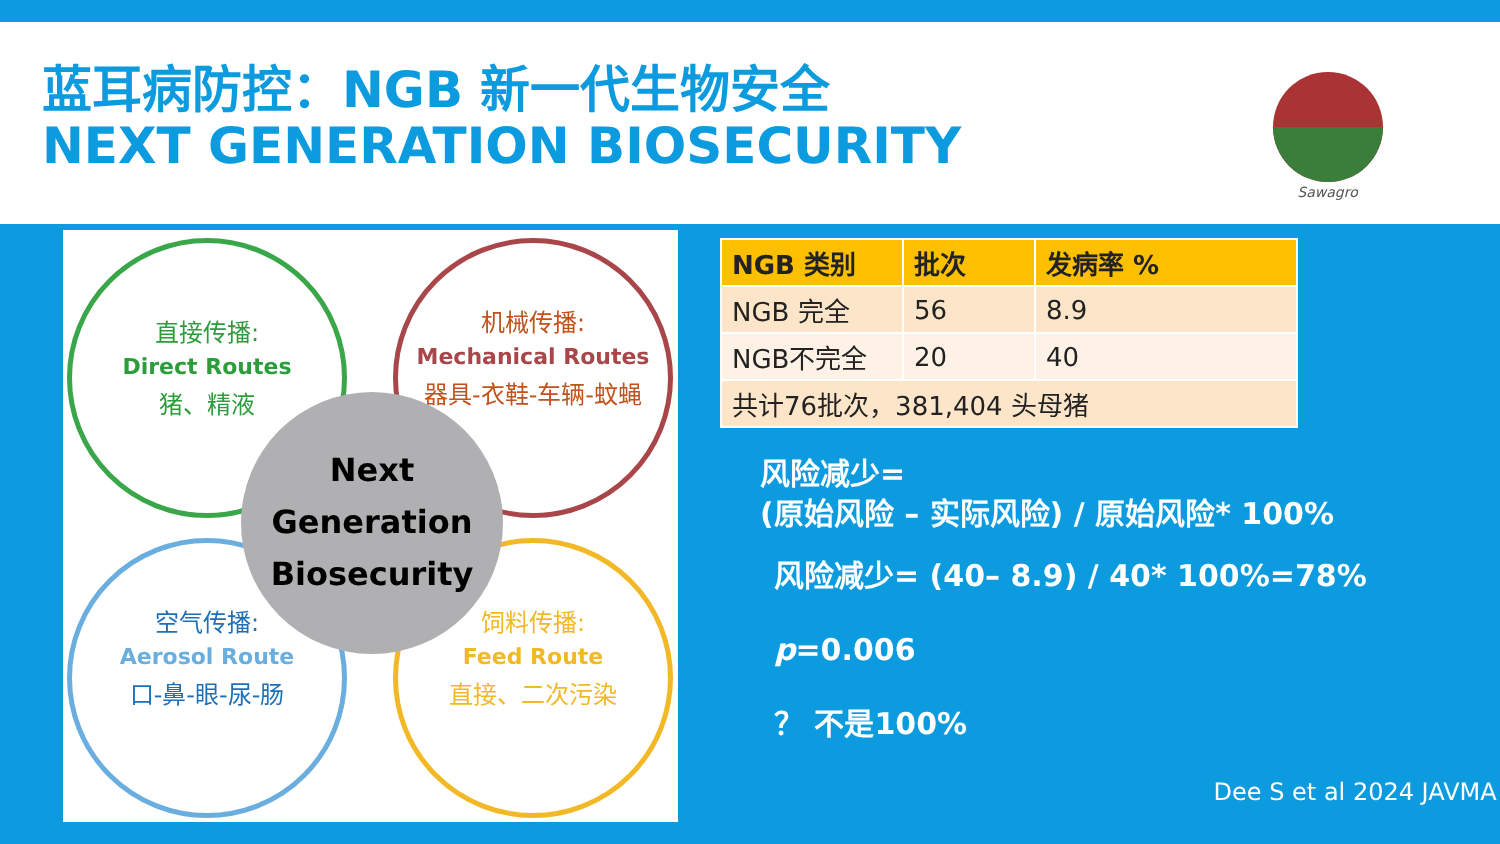蓝耳病防控：NGB 新一代生物安全
NEXT GENERATION BIOSECURITY
Sawagro
直接传播:
Direct Routes
猪、精液
机械传播:
Mechanical Routes
器具-衣鞋-车辆-蚊蝇
空气传播:
Aerosol Route
口-鼻-眼-尿-肠
饲料传播:
Feed Route
直接、二次污染
Next
Generation
Biosecurity
| NGB 类别 | 批次 | 发病率 % |
| --- | --- | --- |
| NGB 完全 | 56 | 8.9 |
| NGB不完全 | 20 | 40 |
| 共计76批次，381,404 头母猪 | | |
风险减少=
(原始风险 – 实际风险) / 原始风险* 100%
风险减少= (40– 8.9) / 40* 100%=78%
p=0.006
？ 不是100%
Dee S et al 2024 JAVMA